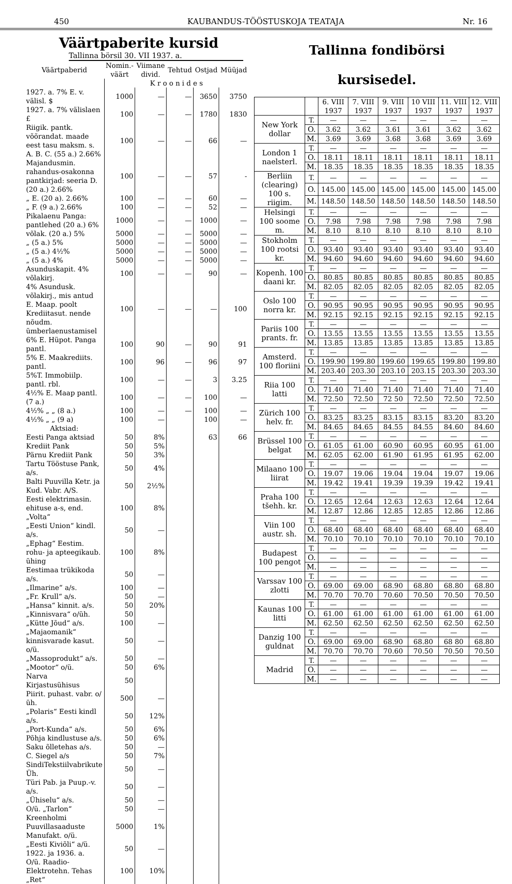450 KAUBANDUS-TÖÖSTUSKOJA TEATAJA Nr. 16
Väärtpaberite kursid
Tallinna börsil 30. VII 1937. a.
| Väärtpaberid | Nomin.-väärt | Viimane divid. | Tehtud | Ostjad | Müüjad |
| --- | --- | --- | --- | --- | --- |
| | K r o o n i d e s | | | | |
| 1927. a. 7% E. v. välisl. $ | 1000 | — | — | 3650 | 3750 |
| 1927. a. 7% välislaen £ | 100 | — | — | 1780 | 1830 |
| Riigik. pantk. võõrandat. maade eest tasu maksm. s. A. B. C. (55 a.) 2.66% | 100 | — | — | 66 | — |
| Majandusmin. rahandus-osakonna pantkirjad: seeria D. (20 a.) 2.66% | 100 | — | — | 57 | - |
| „ E. (20 a). 2.66% | 100 | — | — | 60 | — |
| „ F. (9 a.) 2.66% | 100 | — | — | 52 | — |
| Pikalaenu Panga: pantlehed (20 a.) 6% | 1000 | — | — | 1000 | — |
| võlak. (20 a.) 5% | 5000 | — | — | 5000 | — |
| „ (5 a.) 5% | 5000 | — | — | 5000 | — |
| „ (5 a.) 4½% | 5000 | — | — | 5000 | — |
| „ (5 a.) 4% | 5000 | — | — | 5000 | — |
| Asunduskapit. 4% võlakirj. | 100 | — | — | 90 | — |
| 4% Asundusk. võlakirj., mis antud E. Maap. poolt Krediitasut. nende nõudm. ümberlaenustamisel | 100 | — | — | — | 100 |
| 6% E. Hüpot. Panga pantl. | 100 | 90 | — | 90 | 91 |
| 5% E. Maakrediits. pantl. | 100 | 96 | — | 96 | 97 |
| 5%T. Immobiilp. pantl. rbl. | 100 | — | — | 3 | 3.25 |
| 4½% E. Maap pantl. (7 a.) | 100 | — | — | 100 | — |
| 4½% „ „ (8 a.) | 100 | — | — | 100 | — |
| 4½% „ „ (9 a) | 100 | — | | 100 | — |
| Aktsiad: | | | | | |
| Eesti Panga aktsiad | 50 | 8% | | 63 | 66 |
| Krediit Pank | 50 | 5% | | | |
| Pärnu Krediit Pank | 50 | 3% | | | |
| Tartu Tööstuse Pank, a/s. | 50 | 4% | | | |
| Balti Puuvilla Ketr. ja Kud. Vabr. A/S. | 50 | 2½% | | | |
| Eesti elektrimasin. ehituse a-s, end. „Volta“ | 100 | 8% | | | |
| „Eesti Union“ kindl. a/s. | 50 | — | | | |
| „Ephag“ Eestim. rohu- ja apteegikaub. ühing | 100 | 8% | | | |
| Eestimaa trükikoda a/s. | 50 | — | | | |
| „Ilmarine“ a/s. | 100 | — | | | |
| „Fr. Krull“ a/s. | 50 | — | | | |
| „Hansa“ kinnit. a/s. | 50 | 20% | | | |
| „Kinnisvara“ o/üh. | 50 | | | | |
| „Kütte Jõud“ a/s. | 100 | — | | | |
| „Majaomanik“ kinnisvarade kasut. o/ü. | 50 | — | | | |
| „Massoprodukt“ a/s. | 50 | — | | | |
| „Mootor“ o/ü. | 50 | 6% | | | |
| Narva Kirjastusühisus | 50 | | | | |
| Piirit. puhast. vabr. o/üh. | 500 | — | | | |
| „Polaris“ Eesti kindl a/s. | 50 | 12% | | | |
| „Port-Kunda“ a/s. | 50 | 6% | | | |
| Põhja kindlustuse a/s. | 50 | 6% | | | |
| Saku õlletehas a/s. | 50 | — | | | |
| C. Siegel a/s | 50 | 7% | | | |
| SindiTekstiilvabrikute Üh. | 50 | — | | | |
| Türi Pab. ja Puup.-v. a/s. | 50 | — | | | |
| „Ühiselu“ a/s. | 50 | — | | | |
| O/ü. „Tarlon“ | 50 | — | | | |
| Kreenholmi Puuvillasaaduste Manufakt. o/ü. | 5000 | 1% | | | |
| „Eesti Kiviõli“ a/ü. 1922. ja 1936. a. | 50 | — | | | |
| O/ü. Raadio-Elektrotehn. Tehas „Ret“ | 100 | 10% | | | |
Tallinna fondibörsi
kursisedel.
| | | 6. VIII 1937 | 7. VIII 1937 | 9. VIII 1937 | 10 VIII 1937 | 11. VIII 1937 | 12. VIII 1937 |
| --- | --- | --- | --- | --- | --- | --- | --- |
| New York dollar | T. | — | — | — | — | — | — |
| | O. | 3.62 | 3.62 | 3.61 | 3.61 | 3.62 | 3.62 |
| | M. | 3.69 | 3.69 | 3.68 | 3.68 | 3.69 | 3.69 |
| London 1 naelsterl. | T. | — | — | — | — | — | — |
| | O. | 18.11 | 18.11 | 18.11 | 18.11 | 18.11 | 18.11 |
| | M. | 18.35 | 18.35 | 18.35 | 18.35 | 18.35 | 18.35 |
| Berliin (clearing) 100 s. riigim. | T. | — | — | — | — | — | — |
| | O. | 145.00 | 145.00 | 145.00 | 145.00 | 145.00 | 145.00 |
| | M. | 148.50 | 148.50 | 148.50 | 148.50 | 148.50 | 148.50 |
| Helsingi 100 soome m. | T. | — | — | — | — | — | — |
| | O. | 7.98 | 7.98 | 7.98 | 7.98 | 7.98 | 7.98 |
| | M. | 8.10 | 8.10 | 8.10 | 8.10 | 8.10 | 8.10 |
| Stokholm 100 rootsi kr. | T. | — | — | — | — | — | — |
| | O. | 93.40 | 93.40 | 93.40 | 93.40 | 93.40 | 93.40 |
| | M. | 94.60 | 94.60 | 94.60 | 94.60 | 94.60 | 94.60 |
| Kopenh. 100 daani kr. | T. | — | — | — | — | — | — |
| | O. | 80.85 | 80.85 | 80.85 | 80.85 | 80.85 | 80.85 |
| | M. | 82.05 | 82.05 | 82.05 | 82.05 | 82.05 | 82.05 |
| Oslo 100 norra kr. | T. | — | — | — | — | — | — |
| | O. | 90.95 | 90.95 | 90.95 | 90.95 | 90.95 | 90.95 |
| | M. | 92.15 | 92.15 | 92.15 | 92.15 | 92.15 | 92.15 |
| Pariis 100 prants. fr. | T. | — | — | — | — | — | — |
| | O. | 13.55 | 13.55 | 13.55 | 13.55 | 13.55 | 13.55 |
| | M. | 13.85 | 13.85 | 13.85 | 13.85 | 13.85 | 13.85 |
| Amsterd. 100 floriini | T. | — | — | — | — | — | — |
| | O. | 199.90 | 199.80 | 199.60 | 199.65 | 199.80 | 199.80 |
| | M. | 203.40 | 203.30 | 203.10 | 203.15 | 203.30 | 203.30 |
| Riia 100 latti | T. | — | — | — | — | — | — |
| | O. | 71.40 | 71.40 | 71.40 | 71.40 | 71.40 | 71.40 |
| | M. | 72.50 | 72.50 | 72 50 | 72.50 | 72.50 | 72.50 |
| Zürich 100 helv. fr. | T. | — | — | — | — | — | — |
| | O. | 83.25 | 83.25 | 83.15 | 83.15 | 83.20 | 83.20 |
| | M. | 84.65 | 84.65 | 84.55 | 84.55 | 84.60 | 84.60 |
| Brüssel 100 belgat | T. | — | — | — | — | — | — |
| | O. | 61.05 | 61.00 | 60.90 | 60.95 | 60.95 | 61.00 |
| | M. | 62.05 | 62.00 | 61.90 | 61.95 | 61.95 | 62.00 |
| Milaano 100 liirat | T. | — | — | — | — | — | — |
| | O. | 19.07 | 19.06 | 19.04 | 19.04 | 19.07 | 19.06 |
| | M. | 19.42 | 19.41 | 19.39 | 19.39 | 19.42 | 19.41 |
| Praha 100 tšehh. kr. | T. | — | — | — | — | — | — |
| | O. | 12.65 | 12.64 | 12.63 | 12.63 | 12.64 | 12.64 |
| | M. | 12.87 | 12.86 | 12.85 | 12.85 | 12.86 | 12.86 |
| Viin 100 austr. sh. | T. | — | — | — | — | — | — |
| | O. | 68.40 | 68.40 | 68.40 | 68.40 | 68.40 | 68.40 |
| | M. | 70.10 | 70.10 | 70.10 | 70.10 | 70.10 | 70.10 |
| Budapest 100 pengot | T. | — | — | — | — | — | — |
| | O. | — | — | — | — | — | — |
| | M. | — | — | — | — | — | — |
| Varssav 100 zlotti | T. | — | — | — | — | — | — |
| | O. | 69.00 | 69.00 | 68.90 | 68.80 | 68.80 | 68.80 |
| | M. | 70.70 | 70.70 | 70.60 | 70.50 | 70.50 | 70.50 |
| Kaunas 100 litti | T. | — | — | — | — | — | — |
| | O. | 61.00 | 61.00 | 61.00 | 61.00 | 61.00 | 61.00 |
| | M. | 62.50 | 62.50 | 62.50 | 62.50 | 62.50 | 62.50 |
| Danzig 100 guldnat | T. | — | — | — | — | — | — |
| | O. | 69.00 | 69.00 | 68.90 | 68.80 | 68 80 | 68.80 |
| | M. | 70.70 | 70.70 | 70.60 | 70.50 | 70.50 | 70.50 |
| Madrid | T. | — | — | — | — | — | — |
| | O. | — | — | — | — | — | — |
| | M. | — | — | — | — | — | — |